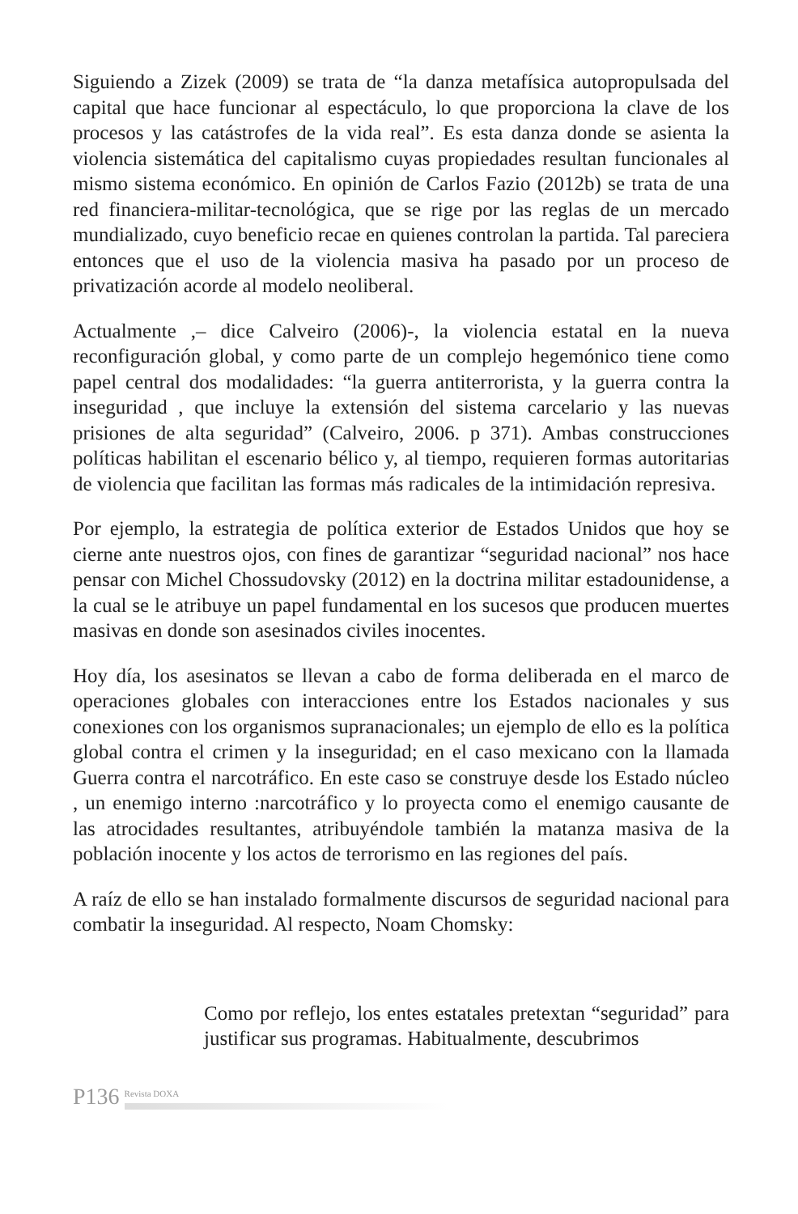Siguiendo a Zizek (2009) se trata de “la danza metafísica autopropulsada del capital que hace funcionar al espectáculo, lo que proporciona la clave de los procesos y las catástrofes de la vida real”. Es esta danza donde se asienta la violencia sistemática del capitalismo cuyas propiedades resultan funcionales al mismo sistema económico. En opinión de Carlos Fazio (2012b) se trata de una red financiera-militar-tecnológica, que se rige por las reglas de un mercado mundializado, cuyo beneficio recae en quienes controlan la partida. Tal pareciera entonces que el uso de la violencia masiva ha pasado por un proceso de privatización acorde al modelo neoliberal.
Actualmente ,– dice Calveiro (2006)-, la violencia estatal en la nueva reconfiguración global, y como parte de un complejo hegemónico tiene como papel central dos modalidades: “la guerra antiterrorista, y la guerra contra la inseguridad , que incluye la extensión del sistema carcelario y las nuevas prisiones de alta seguridad” (Calveiro, 2006. p 371). Ambas construcciones políticas habilitan el escenario bélico y, al tiempo, requieren formas autoritarias de violencia que facilitan las formas más radicales de la intimidación represiva.
Por ejemplo, la estrategia de política exterior de Estados Unidos que hoy se cierne ante nuestros ojos, con fines de garantizar “seguridad nacional” nos hace pensar con Michel Chossudovsky (2012) en la doctrina militar estadounidense, a la cual se le atribuye un papel fundamental en los sucesos que producen muertes masivas en donde son asesinados civiles inocentes.
Hoy día, los asesinatos se llevan a cabo de forma deliberada en el marco de operaciones globales con interacciones entre los Estados nacionales y sus conexiones con los organismos supranacionales; un ejemplo de ello es la política global contra el crimen y la inseguridad; en el caso mexicano con la llamada Guerra contra el narcotráfico. En este caso se construye desde los Estado núcleo , un enemigo interno :narcotráfico y lo proyecta como el enemigo causante de las atrocidades resultantes, atribuyéndole también la matanza masiva de la población inocente y los actos de terrorismo en las regiones del país.
A raíz de ello se han instalado formalmente discursos de seguridad nacional para combatir la inseguridad. Al respecto, Noam Chomsky:
Como por reflejo, los entes estatales pretextan “seguridad” para justificar sus programas. Habitualmente, descubrimos
P136 Revista DOXA